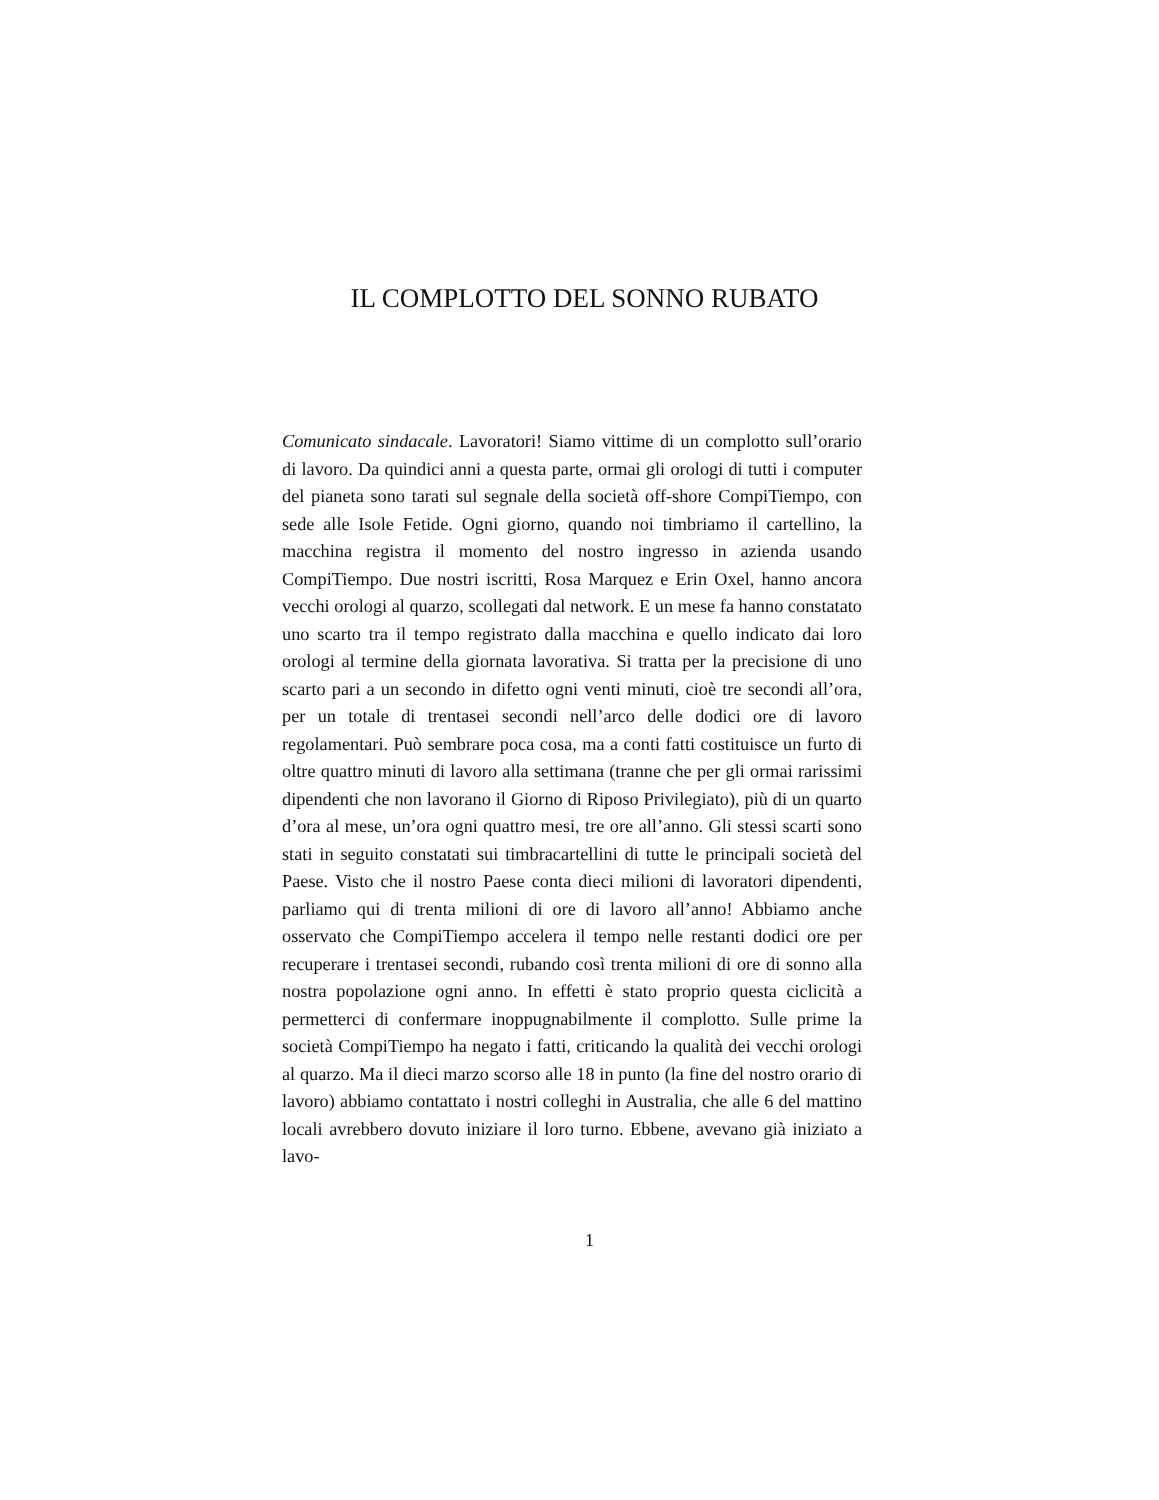IL COMPLOTTO DEL SONNO RUBATO
Comunicato sindacale. Lavoratori! Siamo vittime di un complotto sull’orario di lavoro. Da quindici anni a questa parte, ormai gli orologi di tutti i computer del pianeta sono tarati sul segnale della società off-shore CompiTiempo, con sede alle Isole Fetide. Ogni giorno, quando noi timbriamo il cartellino, la macchina registra il momento del nostro ingresso in azienda usando CompiTiempo. Due nostri iscritti, Rosa Marquez e Erin Oxel, hanno ancora vecchi orologi al quarzo, scollegati dal network. E un mese fa hanno constatato uno scarto tra il tempo registrato dalla macchina e quello indicato dai loro orologi al termine della giornata lavorativa. Si tratta per la precisione di uno scarto pari a un secondo in difetto ogni venti minuti, cioè tre secondi all’ora, per un totale di trentasei secondi nell’arco delle dodici ore di lavoro regolamentari. Può sembrare poca cosa, ma a conti fatti costituisce un furto di oltre quattro minuti di lavoro alla settimana (tranne che per gli ormai rarissimi dipendenti che non lavorano il Giorno di Riposo Privilegiato), più di un quarto d’ora al mese, un’ora ogni quattro mesi, tre ore all’anno. Gli stessi scarti sono stati in seguito constatati sui timbracartellini di tutte le principali società del Paese. Visto che il nostro Paese conta dieci milioni di lavoratori dipendenti, parliamo qui di trenta milioni di ore di lavoro all’anno! Abbiamo anche osservato che CompiTiempo accelera il tempo nelle restanti dodici ore per recuperare i trentasei secondi, rubando così trenta milioni di ore di sonno alla nostra popolazione ogni anno. In effetti è stato proprio questa ciclicità a permetterci di confermare inoppugnabilmente il complotto. Sulle prime la società CompiTiempo ha negato i fatti, criticando la qualità dei vecchi orologi al quarzo. Ma il dieci marzo scorso alle 18 in punto (la fine del nostro orario di lavoro) abbiamo contattato i nostri colleghi in Australia, che alle 6 del mattino locali avrebbero dovuto iniziare il loro turno. Ebbene, avevano già iniziato a lavo-
1